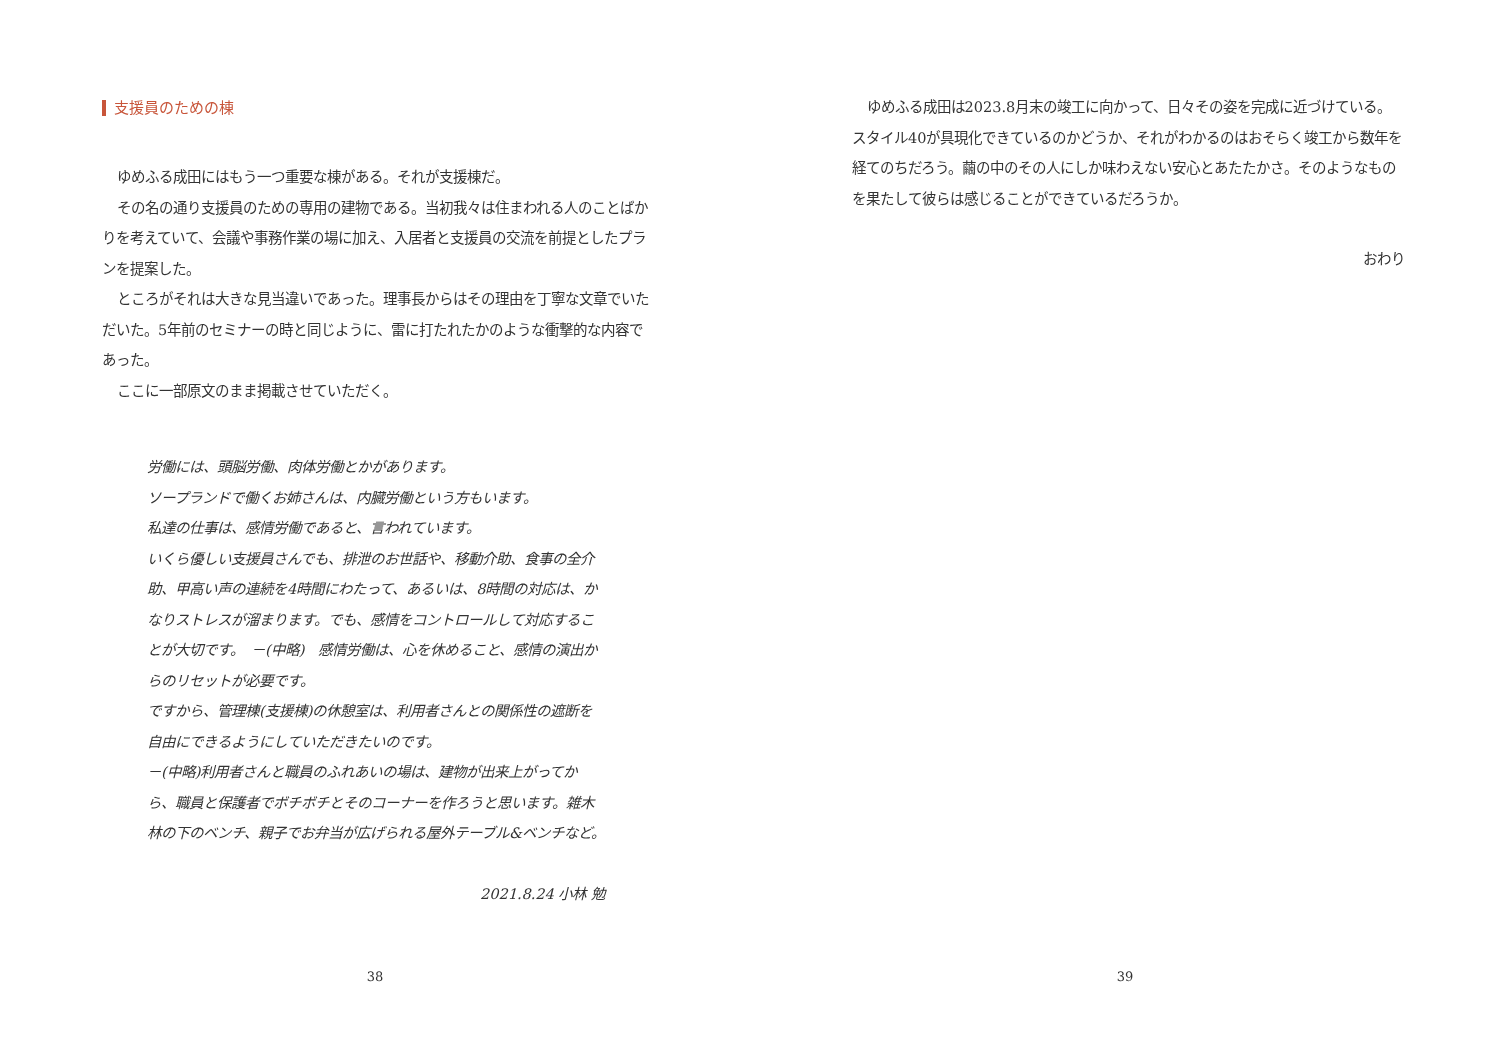支援員のための棟
ゆめふる成田にはもう一つ重要な棟がある。それが支援棟だ。
その名の通り支援員のための専用の建物である。当初我々は住まわれる人のことばかりを考えていて、会議や事務作業の場に加え、入居者と支援員の交流を前提としたプランを提案した。
ところがそれは大きな見当違いであった。理事長からはその理由を丁寧な文章でいただいた。5年前のセミナーの時と同じように、雷に打たれたかのような衝撃的な内容であった。
ここに一部原文のまま掲載させていただく。
労働には、頭脳労働、肉体労働とかがあります。
ソープランドで働くお姉さんは、内臓労働という方もいます。
私達の仕事は、感情労働であると、言われています。
いくら優しい支援員さんでも、排泄のお世話や、移動介助、食事の全介助、甲高い声の連続を4時間にわたって、あるいは、8時間の対応は、かなりストレスが溜まります。でも、感情をコントロールして対応することが大切です。　－(中略)　感情労働は、心を休めること、感情の演出からのリセットが必要です。
ですから、管理棟(支援棟)の休憩室は、利用者さんとの関係性の遮断を自由にできるようにしていただきたいのです。
－(中略)利用者さんと職員のふれあいの場は、建物が出来上がってから、職員と保護者でボチボチとそのコーナーを作ろうと思います。雑木林の下のベンチ、親子でお弁当が広げられる屋外テーブル&ベンチなど。
2021.8.24 小林 勉
38
ゆめふる成田は2023.8月末の竣工に向かって、日々その姿を完成に近づけている。スタイル40が具現化できているのかどうか、それがわかるのはおそらく竣工から数年を経てのちだろう。繭の中のその人にしか味わえない安心とあたたかさ。そのようなものを果たして彼らは感じることができているだろうか。
おわり
39